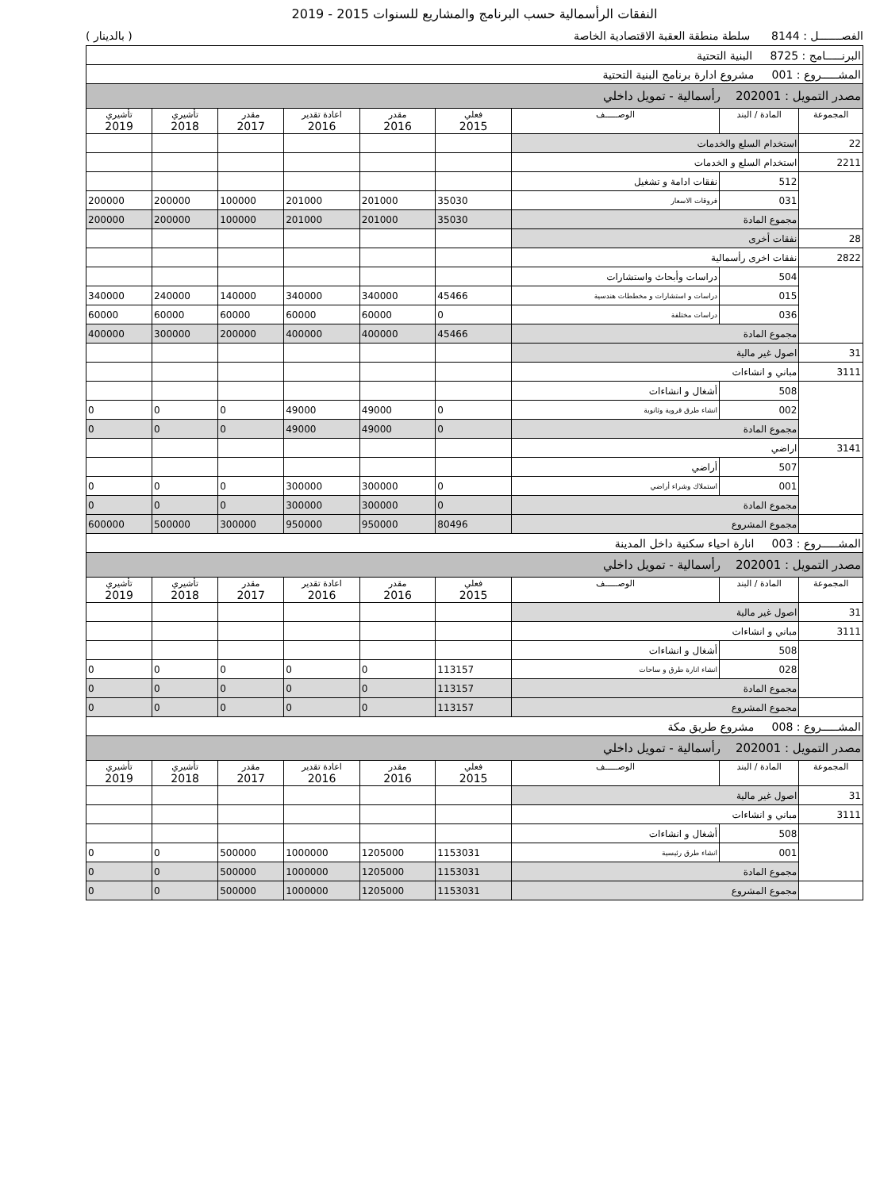النفقات الرأسمالية حسب البرنامج والمشاريع للسنوات 2015 - 2019
الفصـــــــل : 8144 سلطة منطقة العقبة الاقتصادية الخاصة ( بالدينار )
| البرنـــــامج : 8725 البنية التحتية | | | | | | | | |
| المشـــــروع : 001 مشروع ادارة برنامج البنية التحتية | | | | | | | | |
| مصدر التمويل : 202001 رأسمالية - تمويل داخلي | | | | | | | | |
| المجموعة | المادة / البند | الوصـــــف | فعلي 2015 | مقدر 2016 | اعادة تقدير 2016 | مقدر 2017 | تأشيري 2018 | تأشيري 2019 |
| 22 | استخدام السلع والخدمات | | | | | | | |
| 2211 | استخدام السلع و الخدمات | | | | | | | |
| | 512 | نفقات ادامة و تشغيل | | | | | | |
| | 031 | فروقات الاسعار | 35030 | 201000 | 201000 | 100000 | 200000 | 200000 |
| | مجموع المادة | | 35030 | 201000 | 201000 | 100000 | 200000 | 200000 |
| 28 | نفقات أخرى | | | | | | | |
| 2822 | نفقات اخرى رأسمالية | | | | | | | |
| | 504 | دراسات وأبحاث واستشارات | | | | | | |
| | 015 | دراسات و استشارات و مخططات هندسية | 45466 | 340000 | 340000 | 140000 | 240000 | 340000 |
| | 036 | دراسات مختلفة | 0 | 60000 | 60000 | 60000 | 60000 | 60000 |
| | مجموع المادة | | 45466 | 400000 | 400000 | 200000 | 300000 | 400000 |
| 31 | اصول غير مالية | | | | | | | |
| 3111 | مباني و انشاءات | | | | | | | |
| | 508 | أشغال و انشاءات | | | | | | |
| | 002 | انشاء طرق قروية وثانوية | 0 | 49000 | 49000 | 0 | 0 | 0 |
| | مجموع المادة | | 0 | 49000 | 49000 | 0 | 0 | 0 |
| 3141 | اراضي | | | | | | | |
| | 507 | أراضي | | | | | | |
| | 001 | استملاك وشراء أراضي | 0 | 300000 | 300000 | 0 | 0 | 0 |
| | مجموع المادة | | 0 | 300000 | 300000 | 0 | 0 | 0 |
| | مجموع المشروع | | 80496 | 950000 | 950000 | 300000 | 500000 | 600000 |
| المشـــــروع : 003 انارة احياء سكنية داخل المدينة | | | | | | | | |
| مصدر التمويل : 202001 رأسمالية - تمويل داخلي | | | | | | | | |
| المجموعة | المادة / البند | الوصـــــف | فعلي 2015 | مقدر 2016 | اعادة تقدير 2016 | مقدر 2017 | تأشيري 2018 | تأشيري 2019 |
| 31 | اصول غير مالية | | | | | | | |
| 3111 | مباني و انشاءات | | | | | | | |
| | 508 | أشغال و انشاءات | | | | | | |
| | 028 | انشاء انارة طرق و ساحات | 113157 | 0 | 0 | 0 | 0 | 0 |
| | مجموع المادة | | 113157 | 0 | 0 | 0 | 0 | 0 |
| | مجموع المشروع | | 113157 | 0 | 0 | 0 | 0 | 0 |
| المشـــــروع : 008 مشروع طريق مكة | | | | | | | | |
| مصدر التمويل : 202001 رأسمالية - تمويل داخلي | | | | | | | | |
| المجموعة | المادة / البند | الوصـــــف | فعلي 2015 | مقدر 2016 | اعادة تقدير 2016 | مقدر 2017 | تأشيري 2018 | تأشيري 2019 |
| 31 | اصول غير مالية | | | | | | | |
| 3111 | مباني و انشاءات | | | | | | | |
| | 508 | أشغال و انشاءات | | | | | | |
| | 001 | انشاء طرق رئيسية | 1153031 | 1205000 | 1000000 | 500000 | 0 | 0 |
| | مجموع المادة | | 1153031 | 1205000 | 1000000 | 500000 | 0 | 0 |
| | مجموع المشروع | | 1153031 | 1205000 | 1000000 | 500000 | 0 | 0 |